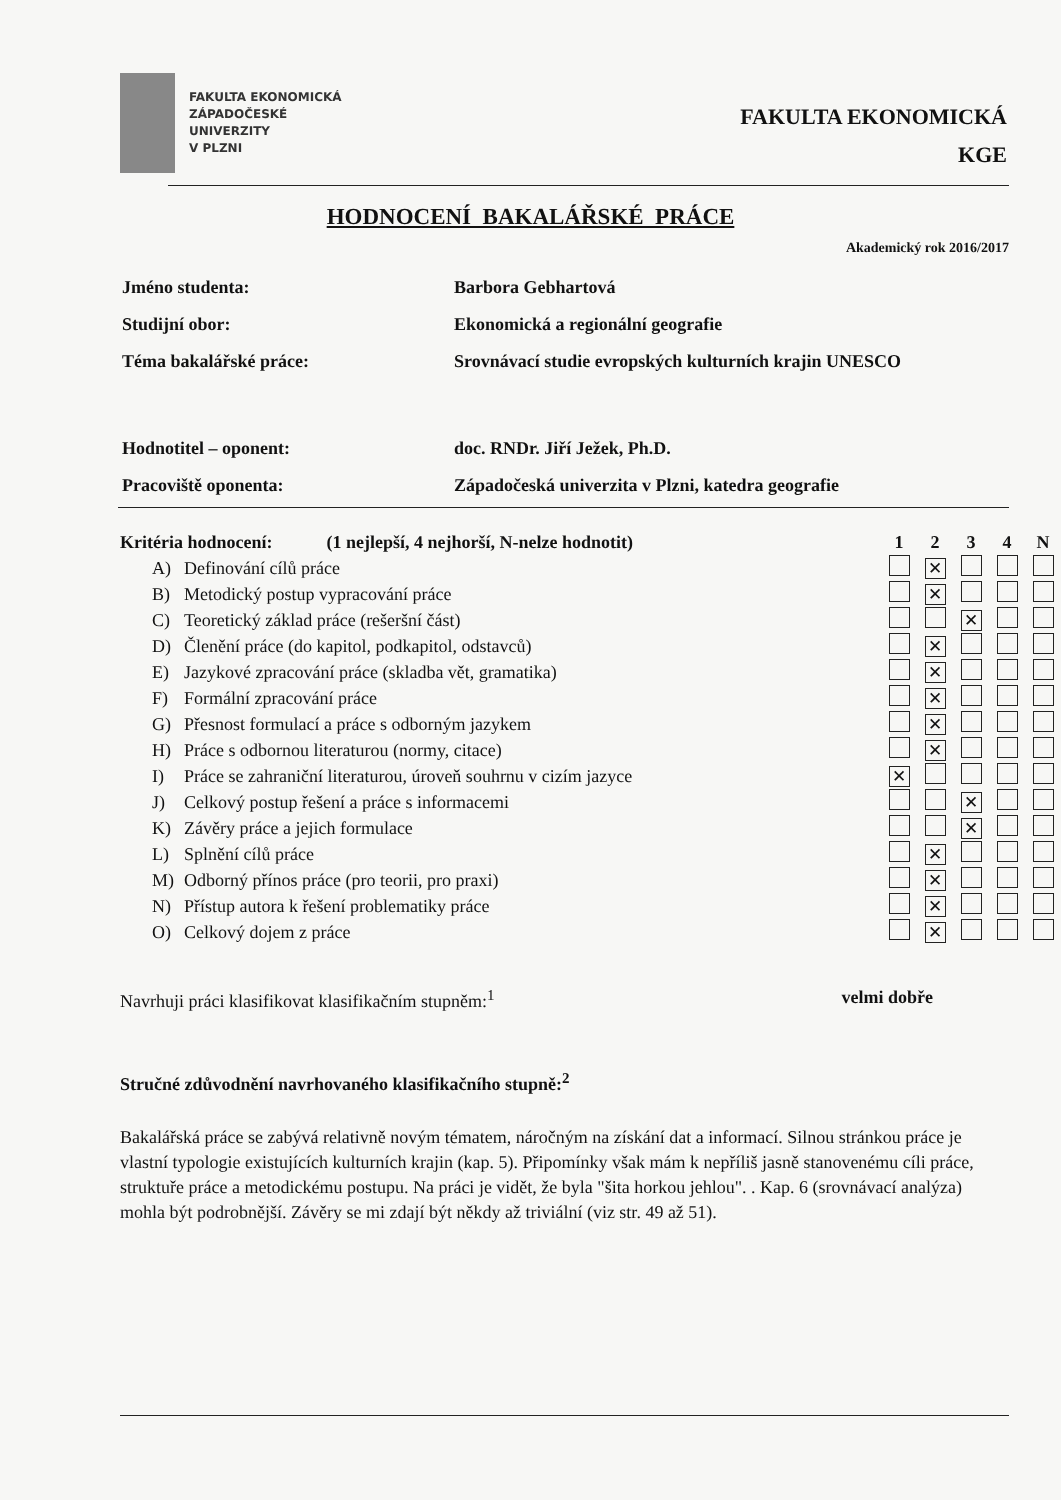FAKULTA EKONOMICKÁ
ZÁPADOČESKÉ
UNIVERZITY
V PLZNI
FAKULTA EKONOMICKÁ
KGE
HODNOCENÍ BAKALÁŘSKÉ PRÁCE
Akademický rok 2016/2017
| Jméno studenta: | Barbora Gebhartová |
| Studijní obor: | Ekonomická a regionální geografie |
| Téma bakalářské práce: | Srovnávací studie evropských kulturních krajin UNESCO |
| Hodnotitel – oponent: | doc. RNDr. Jiří Ježek, Ph.D. |
| Pracoviště oponenta: | Západočeská univerzita v Plzni, katedra geografie |
| Kritéria hodnocení: (1 nejlepší, 4 nejhorší, N-nelze hodnotit) | | | 1 | 2 | 3 | 4 | N |
| --- | --- | --- | --- | --- | --- | --- | --- |
| A) | Definování cílů práce | | | ✕ | | | |
| B) | Metodický postup vypracování práce | | | ✕ | | | |
| C) | Teoretický základ práce (rešeršní část) | | | | ✕ | | |
| D) | Členění práce (do kapitol, podkapitol, odstavců) | | | ✕ | | | |
| E) | Jazykové zpracování práce (skladba vět, gramatika) | | | ✕ | | | |
| F) | Formální zpracování práce | | | ✕ | | | |
| G) | Přesnost formulací a práce s odborným jazykem | | | ✕ | | | |
| H) | Práce s odbornou literaturou (normy, citace) | | | ✕ | | | |
| I) | Práce se zahraniční literaturou, úroveň souhrnu v cizím jazyce | | ✕ | | | | |
| J) | Celkový postup řešení a práce s informacemi | | | | ✕ | | |
| K) | Závěry práce a jejich formulace | | | | ✕ | | |
| L) | Splnění cílů práce | | | ✕ | | | |
| M) | Odborný přínos práce (pro teorii, pro praxi) | | | ✕ | | | |
| N) | Přístup autora k řešení problematiky práce | | | ✕ | | | |
| O) | Celkový dojem z práce | | | ✕ | | | |
Navrhuji práci klasifikovat klasifikačním stupněm:<sup>1</sup> velmi dobře
Stručné zdůvodnění navrhovaného klasifikačního stupně:<sup>2</sup>
Bakalářská práce se zabývá relativně novým tématem, náročným na získání dat a informací. Silnou stránkou práce je vlastní typologie existujících kulturních krajin (kap. 5). Připomínky však mám k nepříliš jasně stanovenému cíli práce, struktuře práce a metodickému postupu. Na práci je vidět, že byla "šita horkou jehlou". . Kap. 6 (srovnávací analýza) mohla být podrobnější. Závěry se mi zdají být někdy až triviální (viz str. 49 až 51).